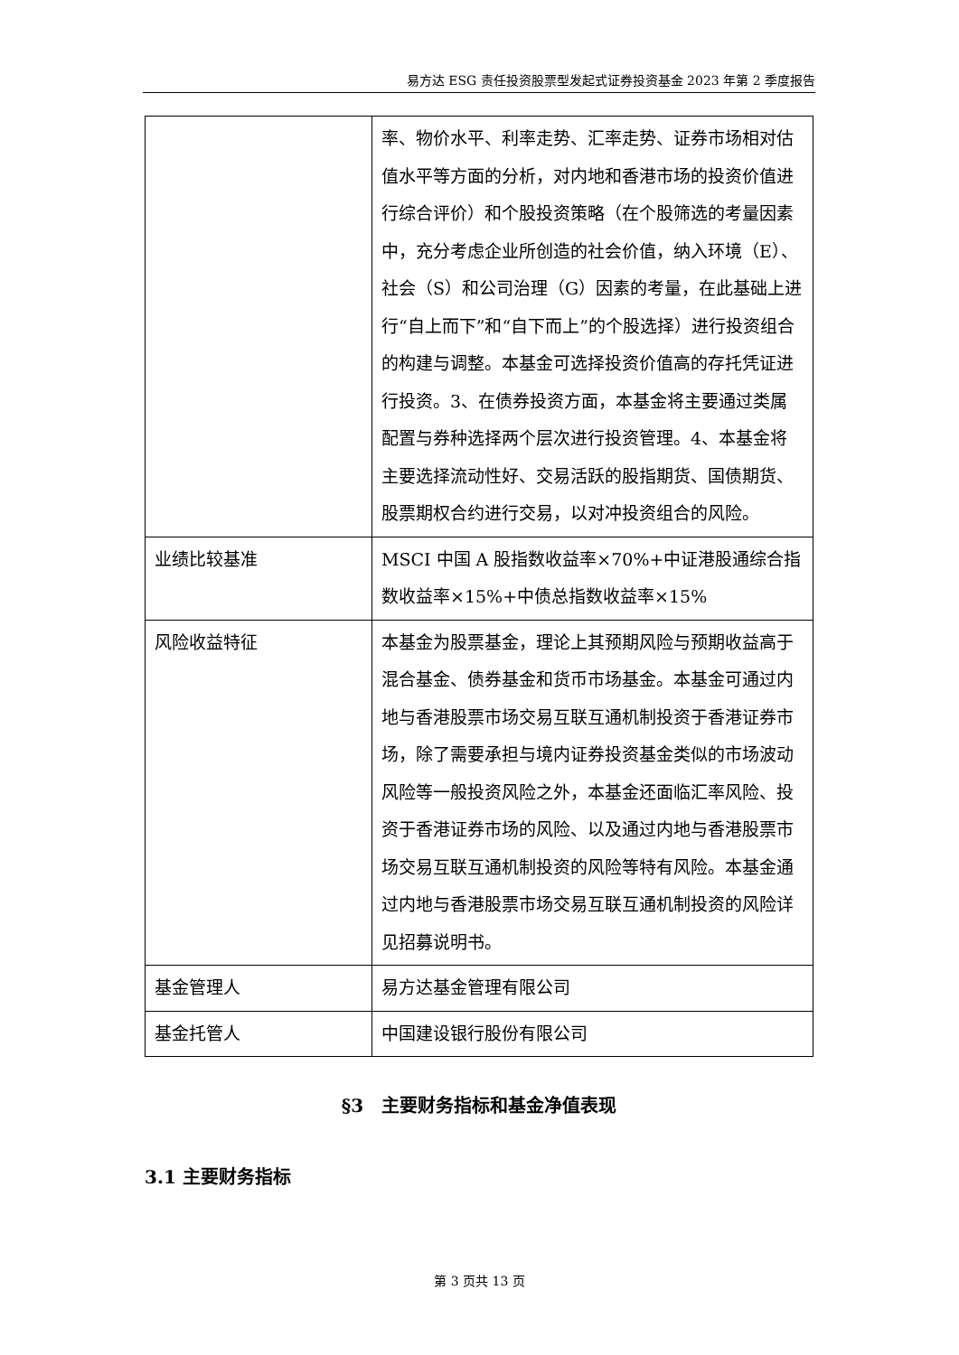易方达 ESG 责任投资股票型发起式证券投资基金 2023 年第 2 季度报告
| | 率、物价水平、利率走势、汇率走势、证券市场相对估值水平等方面的分析，对内地和香港市场的投资价值进行综合评价）和个股投资策略（在个股筛选的考量因素中，充分考虑企业所创造的社会价值，纳入环境（E）、社会（S）和公司治理（G）因素的考量，在此基础上进行“自上而下”和“自下而上”的个股选择）进行投资组合的构建与调整。本基金可选择投资价值高的存托凭证进行投资。3、在债券投资方面，本基金将主要通过类属配置与券种选择两个层次进行投资管理。4、本基金将主要选择流动性好、交易活跃的股指期货、国债期货、股票期权合约进行交易，以对冲投资组合的风险。 |
| 业绩比较基准 | MSCI 中国 A 股指数收益率×70%+中证港股通综合指数收益率×15%+中债总指数收益率×15% |
| 风险收益特征 | 本基金为股票基金，理论上其预期风险与预期收益高于混合基金、债券基金和货币市场基金。本基金可通过内地与香港股票市场交易互联互通机制投资于香港证券市场，除了需要承担与境内证券投资基金类似的市场波动风险等一般投资风险之外，本基金还面临汇率风险、投资于香港证券市场的风险、以及通过内地与香港股票市场交易互联互通机制投资的风险等特有风险。本基金通过内地与香港股票市场交易互联互通机制投资的风险详见招募说明书。 |
| 基金管理人 | 易方达基金管理有限公司 |
| 基金托管人 | 中国建设银行股份有限公司 |
§3　主要财务指标和基金净值表现
3.1 主要财务指标
第 3 页共 13 页